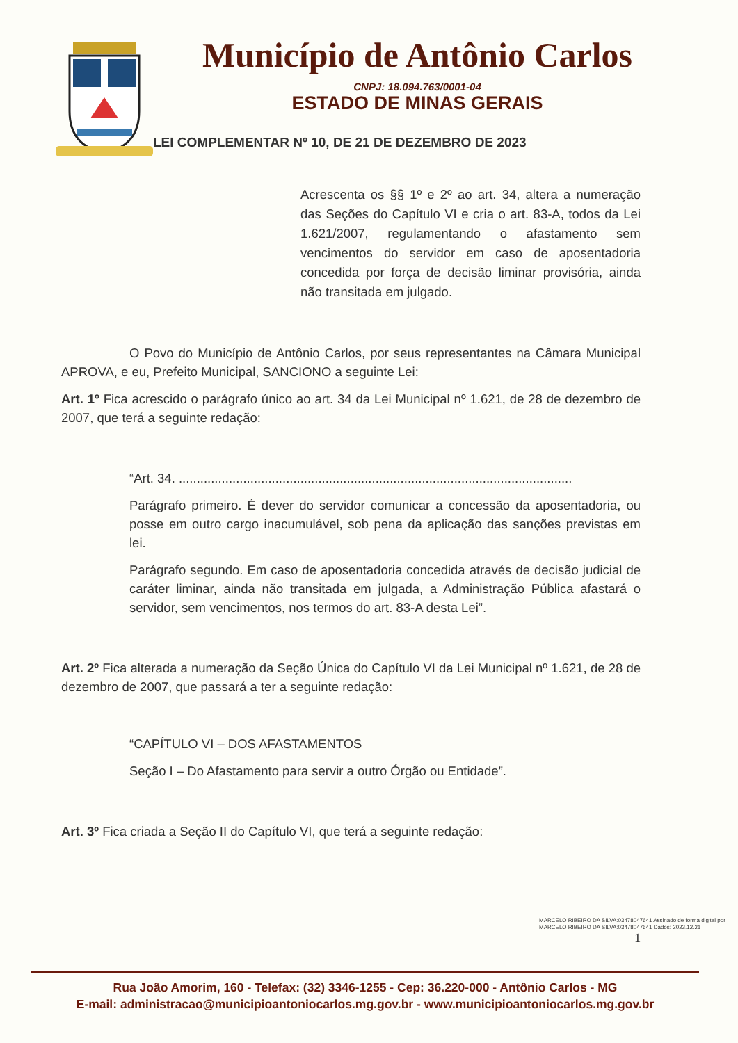Município de Antônio Carlos
CNPJ: 18.094.763/0001-04
ESTADO DE MINAS GERAIS
LEI COMPLEMENTAR Nº 10, DE 21 DE DEZEMBRO DE 2023
Acrescenta os §§ 1º e 2º ao art. 34, altera a numeração das Seções do Capítulo VI e cria o art. 83-A, todos da Lei 1.621/2007, regulamentando o afastamento sem vencimentos do servidor em caso de aposentadoria concedida por força de decisão liminar provisória, ainda não transitada em julgado.
O Povo do Município de Antônio Carlos, por seus representantes na Câmara Municipal APROVA, e eu, Prefeito Municipal, SANCIONO a seguinte Lei:
Art. 1º Fica acrescido o parágrafo único ao art. 34 da Lei Municipal nº 1.621, de 28 de dezembro de 2007, que terá a seguinte redação:
“Art. 34. ..............................................................................................................
Parágrafo primeiro. É dever do servidor comunicar a concessão da aposentadoria, ou posse em outro cargo inacumulável, sob pena da aplicação das sanções previstas em lei.
Parágrafo segundo. Em caso de aposentadoria concedida através de decisão judicial de caráter liminar, ainda não transitada em julgada, a Administração Pública afastará o servidor, sem vencimentos, nos termos do art. 83-A desta Lei”.
Art. 2º Fica alterada a numeração da Seção Única do Capítulo VI da Lei Municipal nº 1.621, de 28 de dezembro de 2007, que passará a ter a seguinte redação:
“CAPÍTULO VI – DOS AFASTAMENTOS
Seção I – Do Afastamento para servir a outro Órgão ou Entidade”.
Art. 3º Fica criada a Seção II do Capítulo VI, que terá a seguinte redação:
MARCELO RIBEIRO DA SILVA:03478047641 Assinado de forma digital por MARCELO RIBEIRO DA SILVA:03478047641 Dados: 2023.12.21
1
Rua João Amorim, 160 - Telefax: (32) 3346-1255 - Cep: 36.220-000 - Antônio Carlos - MG
E-mail: administracao@municipioantoniocarlos.mg.gov.br - www.municipioantoniocarlos.mg.gov.br